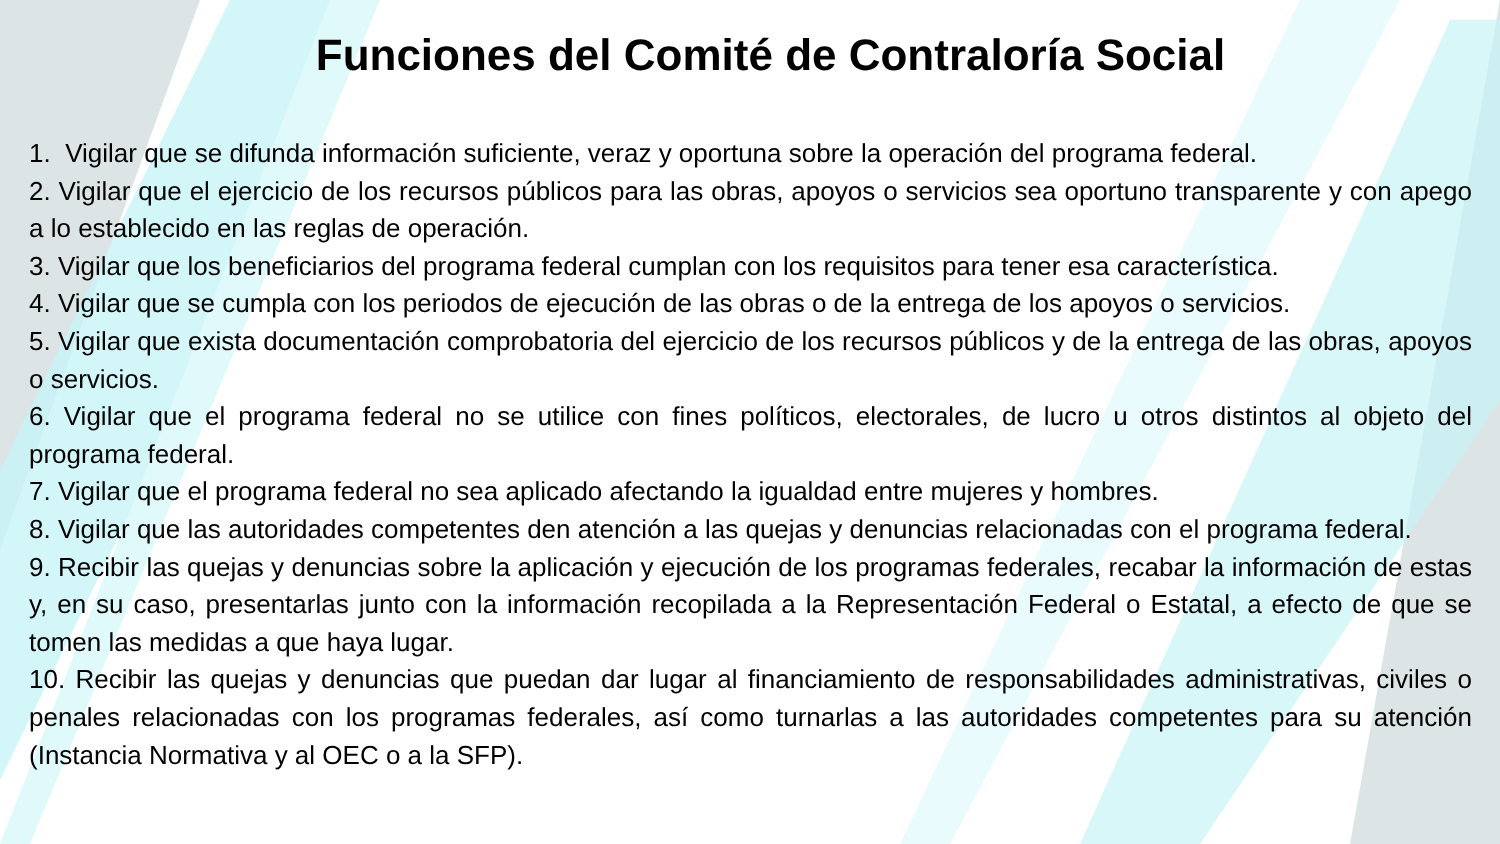Funciones del Comité de Contraloría Social
1. Vigilar que se difunda información suficiente, veraz y oportuna sobre la operación del programa federal.
2. Vigilar que el ejercicio de los recursos públicos para las obras, apoyos o servicios sea oportuno transparente y con apego a lo establecido en las reglas de operación.
3. Vigilar que los beneficiarios del programa federal cumplan con los requisitos para tener esa característica.
4. Vigilar que se cumpla con los periodos de ejecución de las obras o de la entrega de los apoyos o servicios.
5. Vigilar que exista documentación comprobatoria del ejercicio de los recursos públicos y de la entrega de las obras, apoyos o servicios.
6. Vigilar que el programa federal no se utilice con fines políticos, electorales, de lucro u otros distintos al objeto del programa federal.
7. Vigilar que el programa federal no sea aplicado afectando la igualdad entre mujeres y hombres.
8. Vigilar que las autoridades competentes den atención a las quejas y denuncias relacionadas con el programa federal.
9. Recibir las quejas y denuncias sobre la aplicación y ejecución de los programas federales, recabar la información de estas y, en su caso, presentarlas junto con la información recopilada a la Representación Federal o Estatal, a efecto de que se tomen las medidas a que haya lugar.
10. Recibir las quejas y denuncias que puedan dar lugar al financiamiento de responsabilidades administrativas, civiles o penales relacionadas con los programas federales, así como turnarlas a las autoridades competentes para su atención (Instancia Normativa y al OEC o a la SFP).